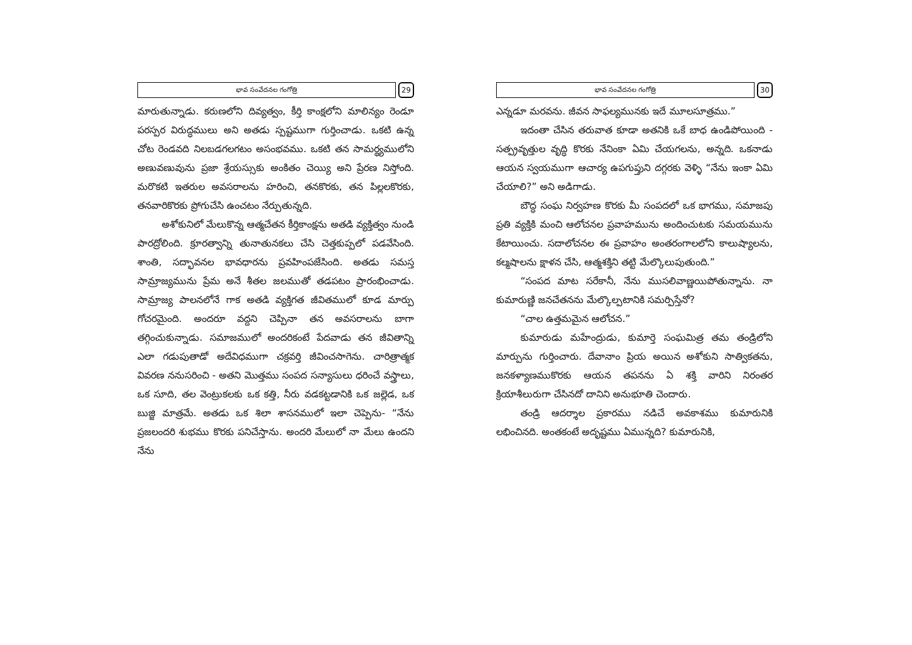భావ సంవేదనల గంగోత్రి
29
మారుతున్నాడు. కరుణలోని దివ్యత్వం, కీర్తి కాంక్షలోని మాలిన్యం రెండూ పరస్పర విరుద్ధములు అని అతడు స్పష్టముగా గుర్తించాడు. ఒకటి ఉన్న చోట రెండవది నిలబడగలగటం అసంభవము. ఒకటి తన సామర్థ్యములోని అణువణువును ప్రజా శ్రేయస్సుకు అంకితం చెయ్యి అని ప్రేరణ నిస్తోంది. మరొకటి ఇతరుల అవసరాలను హరించి, తనకొరకు, తన పిల్లలకొరకు, తనవారికొరకు ప్రోగుచేసి ఉంచటం నేర్పుతున్నది.
అశోకునిలో మేలుకొన్న ఆత్మచేతన కీర్తికాంక్షను అతడి వ్యక్తిత్వం నుండి పారద్రోలింది. క్రూరత్వాన్ని తునాతునకలు చేసి చెత్తకుప్పలో పడవేసింది. శాంతి, సద్భావనల భావధారను ప్రవహింపజేసింది. అతడు సమస్త సామ్రాజ్యమును ప్రేమ అనే శీతల జలముతో తడపటం ప్రారంభించాడు. సామ్రాజ్య పాలనలోనే గాక అతడి వ్యక్తిగత జీవితములో కూడ మార్పు గోచరమైంది. అందరూ వద్దని చెప్పినా తన అవసరాలను బాగా తగ్గించుకున్నాడు. సమాజములో అందరికంటే పేదవాడు తన జీవితాన్ని ఎలా గడుపుతాడో అదేవిధముగా చక్రవర్తి జీవించసాగెను. చారిత్రాత్మక వివరణ ననుసరించి - అతని మొత్తము సంపద సన్యాసులు ధరించే వస్త్రాలు, ఒక సూది, తల వెంట్రుకలకు ఒక కత్తి, నీరు వడకట్టడానికి ఒక జల్లెడ, ఒక బుజ్జి మాత్రమే. అతడు ఒక శిలా శాసనములో ఇలా చెప్పెను- “నేను ప్రజలందరి శుభము కొరకు పనిచేస్తాను. అందరి మేలులో నా మేలు ఉందని నేను
భావ సంవేదనల గంగోత్రి
30
ఎన్నడూ మరవను. జీవన సాఫల్యమునకు ఇదే మూలసూత్రము.”
ఇదంతా చేసిన తరువాత కూడా అతనికి ఒకే బాధ ఉండిపోయింది - సత్ప్రవృత్తుల వృద్ధి కొరకు నేనింకా ఏమి చేయగలను, అన్నది. ఒకనాడు ఆయన స్వయముగా ఆచార్య ఉపగుప్తుని దగ్గరకు వెళ్ళి “నేను ఇంకా ఏమి చేయాలి?” అని అడిగాడు.
బౌద్ధ సంఘ నిర్వహణ కొరకు మీ సంపదలో ఒక భాగము, సమాజపు ప్రతి వ్యక్తికి మంచి ఆలోచనల ప్రవాహమును అందించుటకు సమయమును కేటాయించు. సదాలోచనల ఈ ప్రవాహం అంతరంగాలలోని కాలుష్యాలను, కల్మషాలను క్షాళన చేసి, ఆత్మశక్తిని తట్టి మేల్కొలుపుతుంది.”
“సంపద మాట సరేకానీ, నేను ముసలివాణ్ణయిపోతున్నాను. నా కుమారుణ్ణి జనచేతనను మేల్కొల్పటానికి సమర్పిస్తేనో?
“చాల ఉత్తమమైన ఆలోచన.”
కుమారుడు మహేంద్రుడు, కుమార్తె సంఘమిత్ర తమ తండ్రిలోని మార్పును గుర్తించారు. దేవానాం ప్రియ అయిన అశోకుని సాత్వికతను, జనకళ్యాణముకొరకు ఆయన తపనను ఏ శక్తి వారిని నిరంతర క్రియాశీలురుగా చేసినదో దానిని అనుభూతి చెందారు.
తండ్రి ఆదర్శాల ప్రకారము నడిచే అవకాశము కుమారునికి లభించినది. అంతకంటే అదృష్టము ఏమున్నది? కుమారునికి,